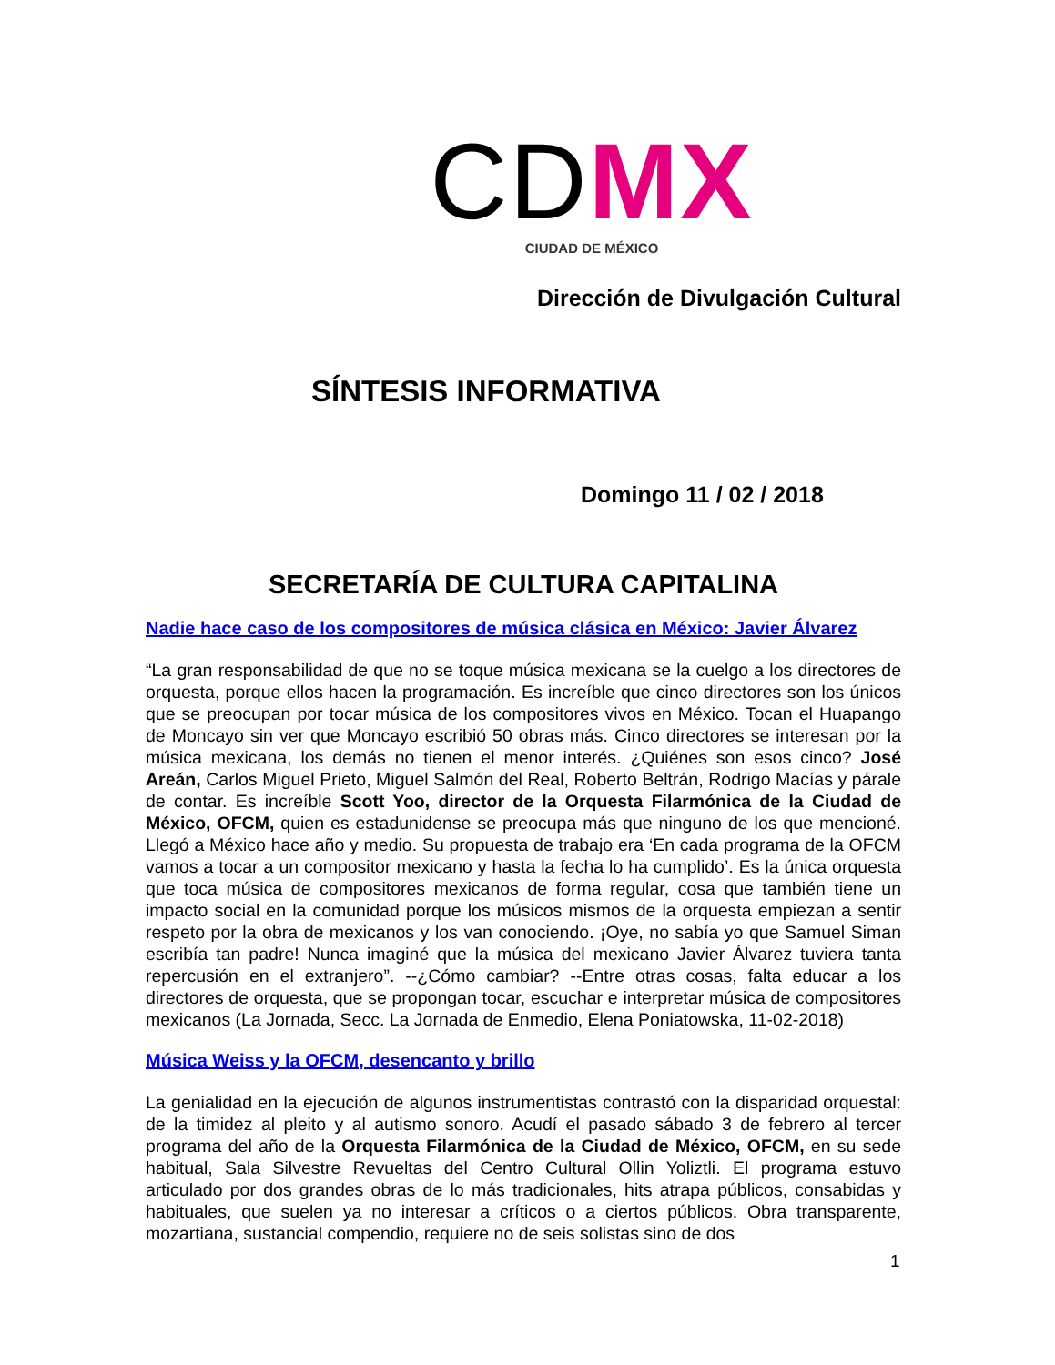CD MX
CIUDAD DE MÉXICO
Dirección de Divulgación Cultural
SÍNTESIS INFORMATIVA
Domingo 11 / 02 / 2018
SECRETARÍA DE CULTURA CAPITALINA
Nadie hace caso de los compositores de música clásica en México: Javier Álvarez
“La gran responsabilidad de que no se toque música mexicana se la cuelgo a los directores de orquesta, porque ellos hacen la programación. Es increíble que cinco directores son los únicos que se preocupan por tocar música de los compositores vivos en México. Tocan el Huapango de Moncayo sin ver que Moncayo escribió 50 obras más. Cinco directores se interesan por la música mexicana, los demás no tienen el menor interés. ¿Quiénes son esos cinco? José Areán, Carlos Miguel Prieto, Miguel Salmón del Real, Roberto Beltrán, Rodrigo Macías y párale de contar. Es increíble Scott Yoo, director de la Orquesta Filarmónica de la Ciudad de México, OFCM, quien es estadunidense se preocupa más que ninguno de los que mencioné. Llegó a México hace año y medio. Su propuesta de trabajo era ‘En cada programa de la OFCM vamos a tocar a un compositor mexicano y hasta la fecha lo ha cumplido’. Es la única orquesta que toca música de compositores mexicanos de forma regular, cosa que también tiene un impacto social en la comunidad porque los músicos mismos de la orquesta empiezan a sentir respeto por la obra de mexicanos y los van conociendo. ¡Oye, no sabía yo que Samuel Siman escribía tan padre! Nunca imaginé que la música del mexicano Javier Álvarez tuviera tanta repercusión en el extranjero”. --¿Cómo cambiar? --Entre otras cosas, falta educar a los directores de orquesta, que se propongan tocar, escuchar e interpretar música de compositores mexicanos (La Jornada, Secc. La Jornada de Enmedio, Elena Poniatowska, 11-02-2018)
Música Weiss y la OFCM, desencanto y brillo
La genialidad en la ejecución de algunos instrumentistas contrastó con la disparidad orquestal: de la timidez al pleito y al autismo sonoro. Acudí el pasado sábado 3 de febrero al tercer programa del año de la Orquesta Filarmónica de la Ciudad de México, OFCM, en su sede habitual, Sala Silvestre Revueltas del Centro Cultural Ollin Yoliztli. El programa estuvo articulado por dos grandes obras de lo más tradicionales, hits atrapa públicos, consabidas y habituales, que suelen ya no interesar a críticos o a ciertos públicos. Obra transparente, mozartiana, sustancial compendio, requiere no de seis solistas sino de dos
1